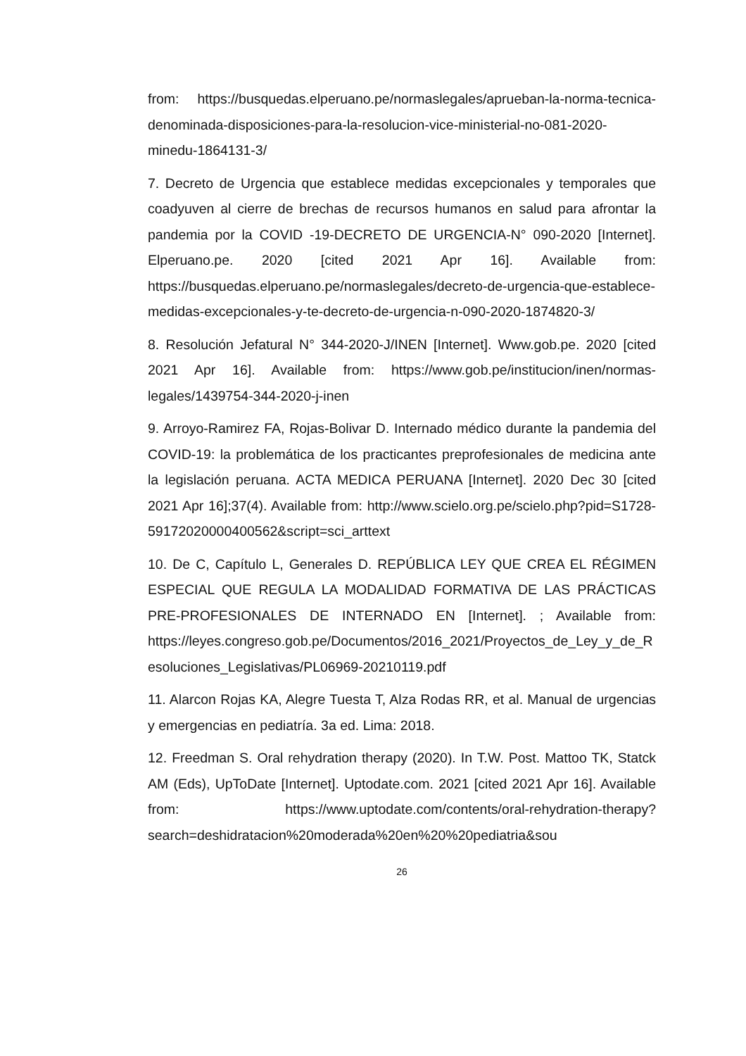from: https://busquedas.elperuano.pe/normaslegales/aprueban-la-norma-tecnica-denominada-disposiciones-para-la-resolucion-vice-ministerial-no-081-2020-minedu-1864131-3/
7. Decreto de Urgencia que establece medidas excepcionales y temporales que coadyuven al cierre de brechas de recursos humanos en salud para afrontar la pandemia por la COVID -19-DECRETO DE URGENCIA-N° 090-2020 [Internet]. Elperuano.pe. 2020 [cited 2021 Apr 16]. Available from: https://busquedas.elperuano.pe/normaslegales/decreto-de-urgencia-que-establece-medidas-excepcionales-y-te-decreto-de-urgencia-n-090-2020-1874820-3/
8. Resolución Jefatural N° 344-2020-J/INEN [Internet]. Www.gob.pe. 2020 [cited 2021 Apr 16]. Available from: https://www.gob.pe/institucion/inen/normas-legales/1439754-344-2020-j-inen
9. Arroyo-Ramirez FA, Rojas-Bolivar D. Internado médico durante la pandemia del COVID-19: la problemática de los practicantes preprofesionales de medicina ante la legislación peruana. ACTA MEDICA PERUANA [Internet]. 2020 Dec 30 [cited 2021 Apr 16];37(4). Available from: http://www.scielo.org.pe/scielo.php?pid=S1728-59172020000400562&script=sci_arttext
10. De C, Capítulo L, Generales D. REPÚBLICA LEY QUE CREA EL RÉGIMEN ESPECIAL QUE REGULA LA MODALIDAD FORMATIVA DE LAS PRÁCTICAS PRE-PROFESIONALES DE INTERNADO EN [Internet]. ; Available from: https://leyes.congreso.gob.pe/Documentos/2016_2021/Proyectos_de_Ley_y_de_Resoluciones_Legislativas/PL06969-20210119.pdf
11. Alarcon Rojas KA, Alegre Tuesta T, Alza Rodas RR, et al. Manual de urgencias y emergencias en pediatría. 3a ed. Lima: 2018.
12. Freedman S. Oral rehydration therapy (2020). In T.W. Post. Mattoo TK, Statck AM (Eds), UpToDate [Internet]. Uptodate.com. 2021 [cited 2021 Apr 16]. Available from: https://www.uptodate.com/contents/oral-rehydration-therapy?search=deshidratacion%20moderada%20en%20%20pediatria&sou
26